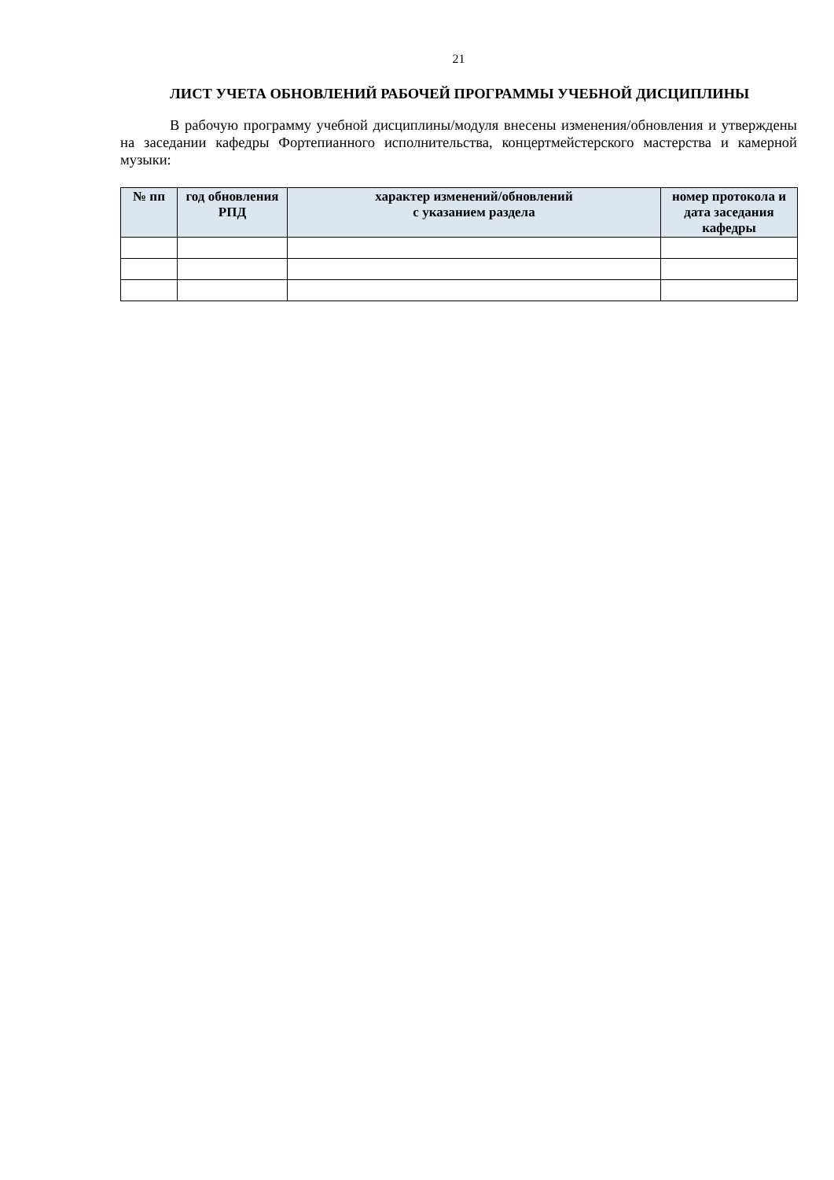21
ЛИСТ УЧЕТА ОБНОВЛЕНИЙ РАБОЧЕЙ ПРОГРАММЫ УЧЕБНОЙ ДИСЦИПЛИНЫ
В рабочую программу учебной дисциплины/модуля внесены изменения/обновления и утверждены на заседании кафедры Фортепианного исполнительства, концертмейстерского мастерства и камерной музыки:
| № пп | год обновления РПД | характер изменений/обновлений с указанием раздела | номер протокола и дата заседания кафедры |
| --- | --- | --- | --- |